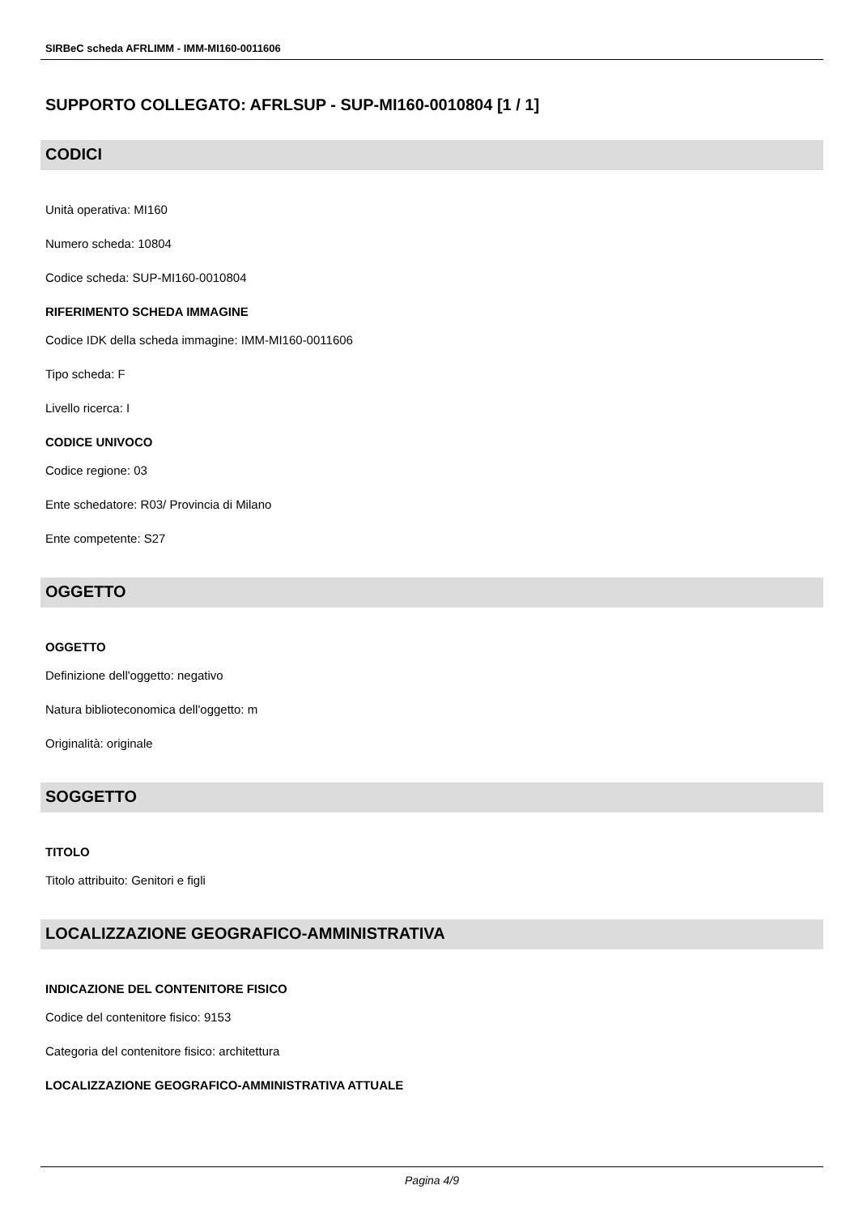SIRBeC scheda AFRLIMM - IMM-MI160-0011606
SUPPORTO COLLEGATO: AFRLSUP - SUP-MI160-0010804 [1 / 1]
CODICI
Unità operativa: MI160
Numero scheda: 10804
Codice scheda: SUP-MI160-0010804
RIFERIMENTO SCHEDA IMMAGINE
Codice IDK della scheda immagine: IMM-MI160-0011606
Tipo scheda: F
Livello ricerca: I
CODICE UNIVOCO
Codice regione: 03
Ente schedatore: R03/ Provincia di Milano
Ente competente: S27
OGGETTO
OGGETTO
Definizione dell'oggetto: negativo
Natura biblioteconomica dell'oggetto: m
Originalità: originale
SOGGETTO
TITOLO
Titolo attribuito: Genitori e figli
LOCALIZZAZIONE GEOGRAFICO-AMMINISTRATIVA
INDICAZIONE DEL CONTENITORE FISICO
Codice del contenitore fisico: 9153
Categoria del contenitore fisico: architettura
LOCALIZZAZIONE GEOGRAFICO-AMMINISTRATIVA ATTUALE
Pagina 4/9